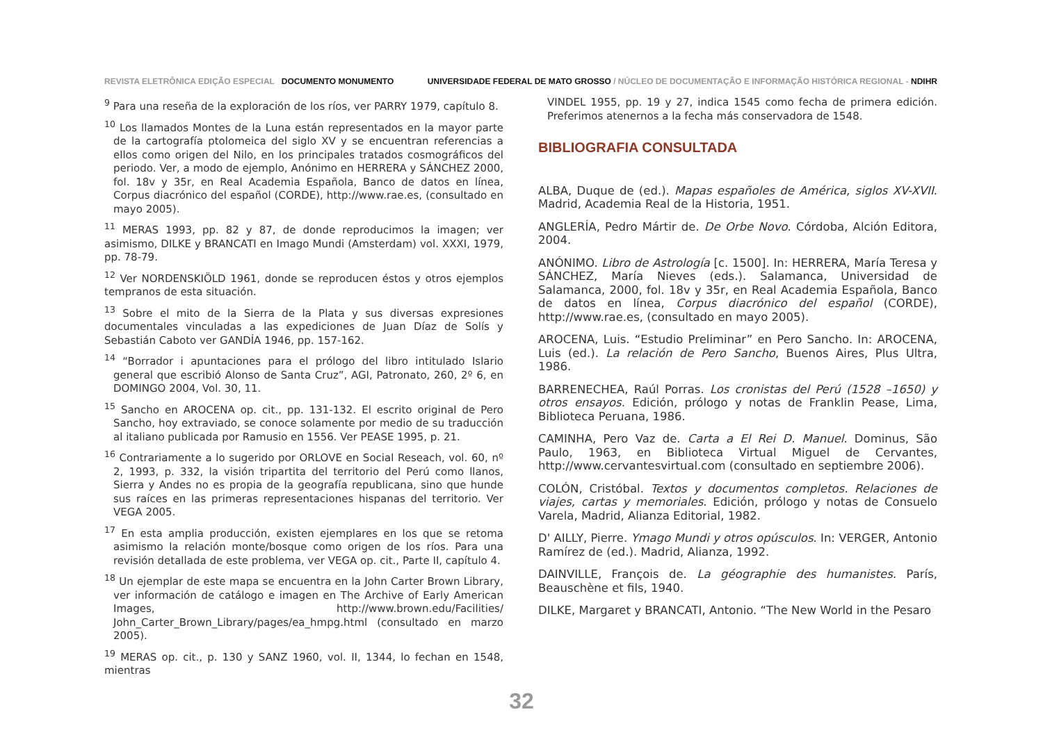REVISTA ELETRÔNICA EDIÇÃO ESPECIAL DOCUMENTO MONUMENTO
UNIVERSIDADE FEDERAL DE MATO GROSSO / NÚCLEO DE DOCUMENTAÇÃO E INFORMAÇÃO HISTÓRICA REGIONAL - NDIHR
<sup>9</sup> Para una reseña de la exploración de los ríos, ver PARRY 1979, capítulo 8.
<sup>10</sup> Los llamados Montes de la Luna están representados en la mayor parte de la cartografía ptolomeica del siglo XV y se encuentran referencias a ellos como origen del Nilo, en los principales tratados cosmográficos del periodo. Ver, a modo de ejemplo, Anónimo en HERRERA y SÁNCHEZ 2000, fol. 18v y 35r, en Real Academia Española, Banco de datos en línea, Corpus diacrónico del español (CORDE), http://www.rae.es, (consultado en mayo 2005).
<sup>11</sup> MERAS 1993, pp. 82 y 87, de donde reproducimos la imagen; ver asimismo, DILKE y BRANCATI en Imago Mundi (Amsterdam) vol. XXXI, 1979, pp. 78-79.
<sup>12</sup> Ver NORDENSKIÖLD 1961, donde se reproducen éstos y otros ejemplos tempranos de esta situación.
<sup>13</sup> Sobre el mito de la Sierra de la Plata y sus diversas expresiones documentales vinculadas a las expediciones de Juan Díaz de Solís y Sebastián Caboto ver GANDÍA 1946, pp. 157-162.
<sup>14</sup> “Borrador i apuntaciones para el prólogo del libro intitulado Islario general que escribió Alonso de Santa Cruz”, AGI, Patronato, 260, 2º 6, en DOMINGO 2004, Vol. 30, 11.
<sup>15</sup> Sancho en AROCENA op. cit., pp. 131-132. El escrito original de Pero Sancho, hoy extraviado, se conoce solamente por medio de su traducción al italiano publicada por Ramusio en 1556. Ver PEASE 1995, p. 21.
<sup>16</sup> Contrariamente a lo sugerido por ORLOVE en Social Reseach, vol. 60, nº 2, 1993, p. 332, la visión tripartita del territorio del Perú como llanos, Sierra y Andes no es propia de la geografía republicana, sino que hunde sus raíces en las primeras representaciones hispanas del territorio. Ver VEGA 2005.
<sup>17</sup> En esta amplia producción, existen ejemplares en los que se retoma asimismo la relación monte/bosque como origen de los ríos. Para una revisión detallada de este problema, ver VEGA op. cit., Parte II, capítulo 4.
<sup>18</sup> Un ejemplar de este mapa se encuentra en la John Carter Brown Library, ver información de catálogo e imagen en The Archive of Early American Images, http://www.brown.edu/Facilities/ John_Carter_Brown_Library/pages/ea_hmpg.html (consultado en marzo 2005).
<sup>19</sup> MERAS op. cit., p. 130 y SANZ 1960, vol. II, 1344, lo fechan en 1548, mientras
VINDEL 1955, pp. 19 y 27, indica 1545 como fecha de primera edición. Preferimos atenernos a la fecha más conservadora de 1548.
BIBLIOGRAFIA CONSULTADA
ALBA, Duque de (ed.). Mapas españoles de América, siglos XV-XVII. Madrid, Academia Real de la Historia, 1951.
ANGLERÍA, Pedro Mártir de. De Orbe Novo. Córdoba, Alción Editora, 2004.
ANÓNIMO. Libro de Astrología [c. 1500]. In: HERRERA, María Teresa y SÁNCHEZ, María Nieves (eds.). Salamanca, Universidad de Salamanca, 2000, fol. 18v y 35r, en Real Academia Española, Banco de datos en línea, Corpus diacrónico del español (CORDE), http://www.rae.es, (consultado en mayo 2005).
AROCENA, Luis. “Estudio Preliminar” en Pero Sancho. In: AROCENA, Luis (ed.). La relación de Pero Sancho, Buenos Aires, Plus Ultra, 1986.
BARRENECHEA, Raúl Porras. Los cronistas del Perú (1528 –1650) y otros ensayos. Edición, prólogo y notas de Franklin Pease, Lima, Biblioteca Peruana, 1986.
CAMINHA, Pero Vaz de. Carta a El Rei D. Manuel. Dominus, São Paulo, 1963, en Biblioteca Virtual Miguel de Cervantes, http://www.cervantesvirtual.com (consultado en septiembre 2006).
COLÓN, Cristóbal. Textos y documentos completos. Relaciones de viajes, cartas y memoriales. Edición, prólogo y notas de Consuelo Varela, Madrid, Alianza Editorial, 1982.
D' AILLY, Pierre. Ymago Mundi y otros opúsculos. In: VERGER, Antonio Ramírez de (ed.). Madrid, Alianza, 1992.
DAINVILLE, François de. La géographie des humanistes. París, Beauschène et fils, 1940.
DILKE, Margaret y BRANCATI, Antonio. “The New World in the Pesaro
32